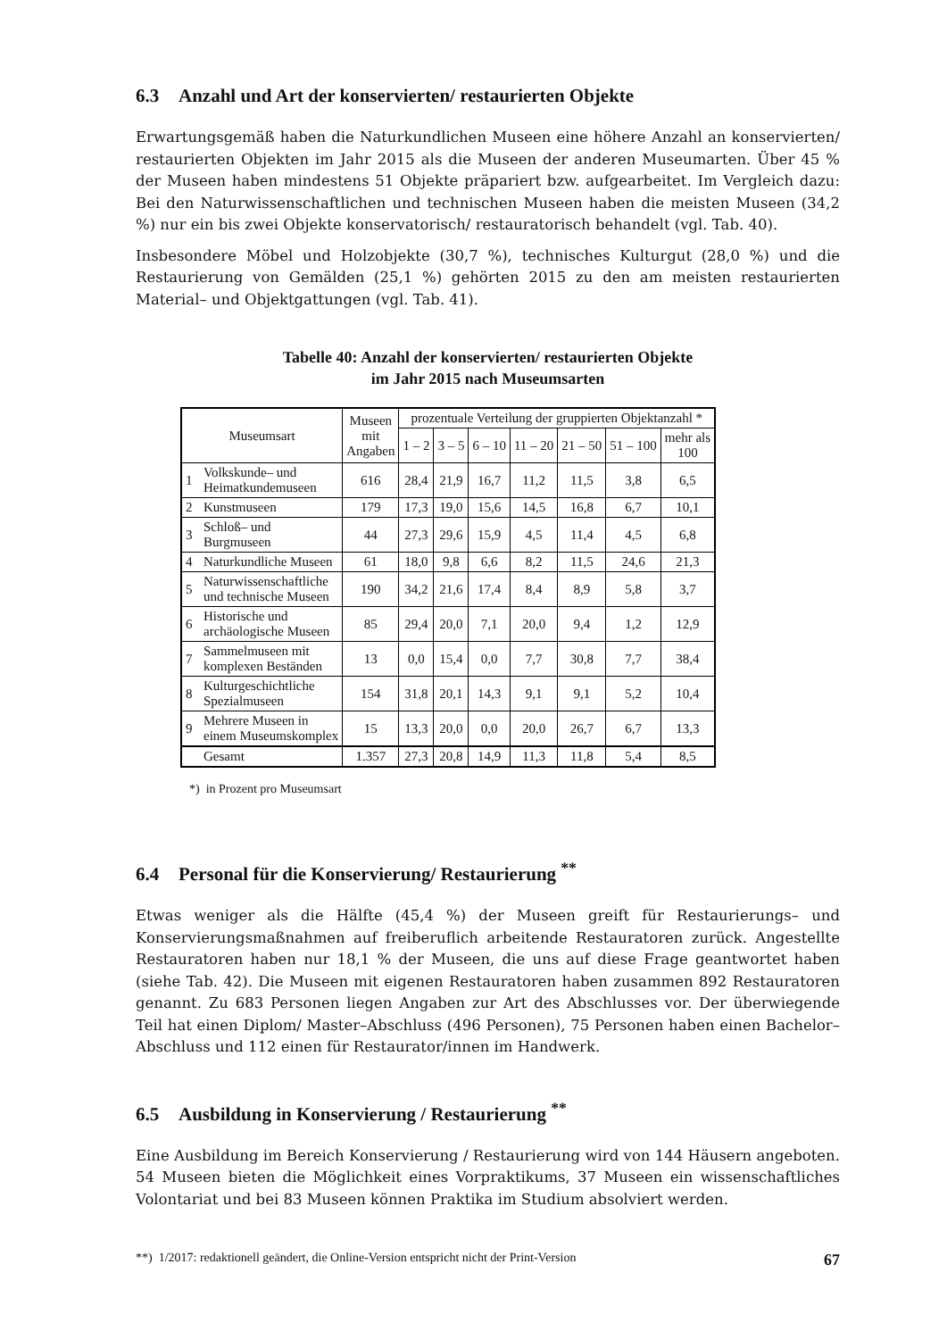6.3 Anzahl und Art der konservierten/ restaurierten Objekte
Erwartungsgemäß haben die Naturkundlichen Museen eine höhere Anzahl an konservierten/ restaurierten Objekten im Jahr 2015 als die Museen der anderen Museumarten. Über 45 % der Museen haben mindestens 51 Objekte präpariert bzw. aufgearbeitet. Im Vergleich dazu: Bei den Naturwissenschaftlichen und technischen Museen haben die meisten Museen (34,2 %) nur ein bis zwei Objekte konservatorisch/ restauratorisch behandelt (vgl. Tab. 40).
Insbesondere Möbel und Holzobjekte (30,7 %), technisches Kulturgut (28,0 %) und die Restaurierung von Gemälden (25,1 %) gehörten 2015 zu den am meisten restaurierten Material– und Objektgattungen (vgl. Tab. 41).
Tabelle 40: Anzahl der konservierten/ restaurierten Objekte
im Jahr 2015 nach Museumsarten
| Museumsart | | Museen mit Angaben | prozentuale Verteilung der gruppierten Objektanzahl * | | | | | | |
| --- | --- | --- | --- | --- | --- | --- | --- | --- | --- |
| | | | 1 – 2 | 3 – 5 | 6 – 10 | 11 – 20 | 21 – 50 | 51 – 100 | mehr als 100 |
| 1 | Volkskunde– und Heimatkundemuseen | 616 | 28,4 | 21,9 | 16,7 | 11,2 | 11,5 | 3,8 | 6,5 |
| 2 | Kunstmuseen | 179 | 17,3 | 19,0 | 15,6 | 14,5 | 16,8 | 6,7 | 10,1 |
| 3 | Schloß– und Burgmuseen | 44 | 27,3 | 29,6 | 15,9 | 4,5 | 11,4 | 4,5 | 6,8 |
| 4 | Naturkundliche Museen | 61 | 18,0 | 9,8 | 6,6 | 8,2 | 11,5 | 24,6 | 21,3 |
| 5 | Naturwissenschaftliche und technische Museen | 190 | 34,2 | 21,6 | 17,4 | 8,4 | 8,9 | 5,8 | 3,7 |
| 6 | Historische und archäologische Museen | 85 | 29,4 | 20,0 | 7,1 | 20,0 | 9,4 | 1,2 | 12,9 |
| 7 | Sammelmuseen mit komplexen Beständen | 13 | 0,0 | 15,4 | 0,0 | 7,7 | 30,8 | 7,7 | 38,4 |
| 8 | Kulturgeschichtliche Spezialmuseen | 154 | 31,8 | 20,1 | 14,3 | 9,1 | 9,1 | 5,2 | 10,4 |
| 9 | Mehrere Museen in einem Museumskomplex | 15 | 13,3 | 20,0 | 0,0 | 20,0 | 26,7 | 6,7 | 13,3 |
| | Gesamt | 1.357 | 27,3 | 20,8 | 14,9 | 11,3 | 11,8 | 5,4 | 8,5 |
*) in Prozent pro Museumsart
6.4 Personal für die Konservierung/ Restaurierung <sup>**</sup>
Etwas weniger als die Hälfte (45,4 %) der Museen greift für Restaurierungs– und Konservierungsmaßnahmen auf freiberuflich arbeitende Restauratoren zurück. Angestellte Restauratoren haben nur 18,1 % der Museen, die uns auf diese Frage geantwortet haben (siehe Tab. 42). Die Museen mit eigenen Restauratoren haben zusammen 892 Restauratoren genannt. Zu 683 Personen liegen Angaben zur Art des Abschlusses vor. Der überwiegende Teil hat einen Diplom/ Master–Abschluss (496 Personen), 75 Personen haben einen Bachelor–Abschluss und 112 einen für Restaurator/innen im Handwerk.
6.5 Ausbildung in Konservierung / Restaurierung <sup>**</sup>
Eine Ausbildung im Bereich Konservierung / Restaurierung wird von 144 Häusern angeboten. 54 Museen bieten die Möglichkeit eines Vorpraktikums, 37 Museen ein wissenschaftliches Volontariat und bei 83 Museen können Praktika im Studium absolviert werden.
**) 1/2017: redaktionell geändert, die Online-Version entspricht nicht der Print-Version 67